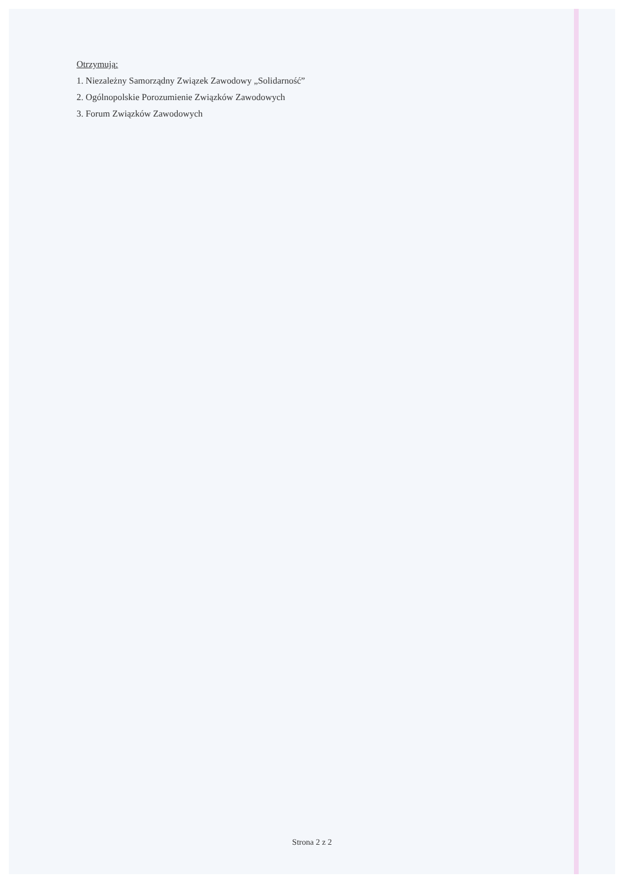Otrzymują:
1. Niezależny Samorządny Związek Zawodowy „Solidarność”
2. Ogólnopolskie Porozumienie Związków Zawodowych
3. Forum Związków Zawodowych
Strona 2 z 2